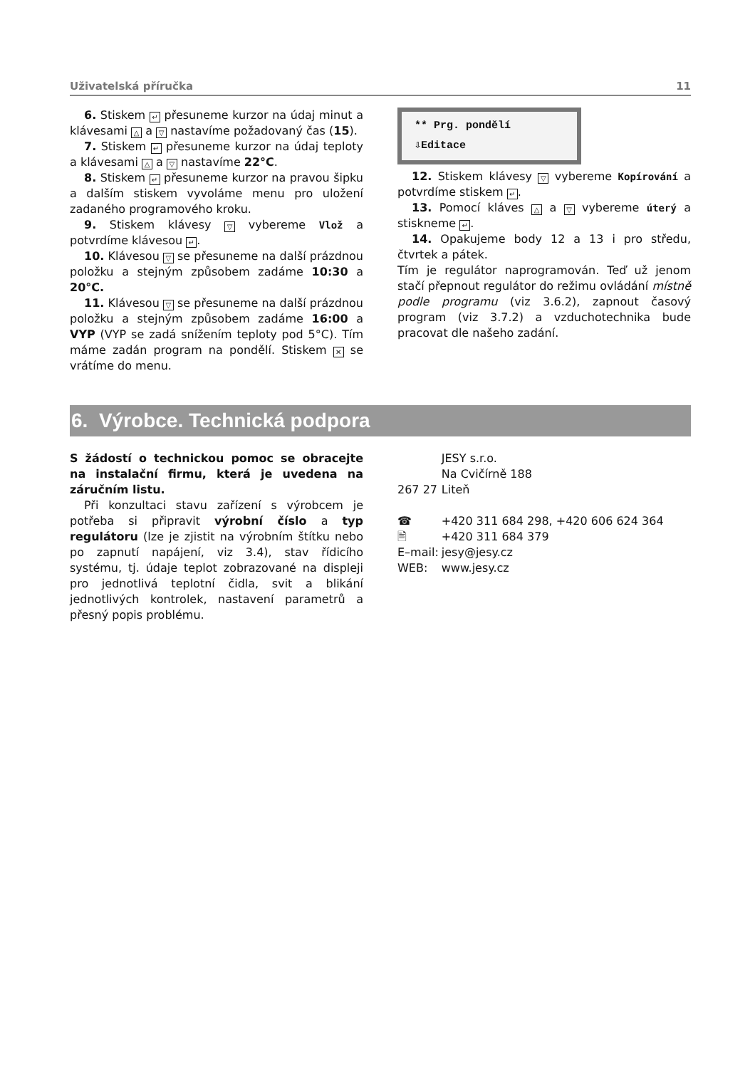Uživatelská příručka 11
6. Stiskem ↵ přesuneme kurzor na údaj minut a klávesami △ a ▽ nastavíme požadovaný čas (15).
7. Stiskem ↵ přesuneme kurzor na údaj teploty a klávesami △ a ▽ nastavíme 22°C.
8. Stiskem ↵ přesuneme kurzor na pravou šipku a dalším stiskem vyvoláme menu pro uložení zadaného programového kroku.
9. Stiskem klávesy ▽ vybereme Vlož a potvrdíme klávesou ↵.
10. Klávesou ▽ se přesuneme na další prázdnou položku a stejným způsobem zadáme 10:30 a 20°C.
11. Klávesou ▽ se přesuneme na další prázdnou položku a stejným způsobem zadáme 16:00 a VYP (VYP se zadá snížením teploty pod 5°C). Tím máme zadán program na pondělí. Stiskem ✕ se vrátíme do menu.
** Prg. pondělí
⇩Editace
12. Stiskem klávesy ▽ vybereme Kopírování a potvrdíme stiskem ↵.
13. Pomocí kláves △ a ▽ vybereme úterý a stiskneme ↵.
14. Opakujeme body 12 a 13 i pro středu, čtvrtek a pátek.
Tím je regulátor naprogramován. Teď už jenom stačí přepnout regulátor do režimu ovládání místně podle programu (viz 3.6.2), zapnout časový program (viz 3.7.2) a vzduchotechnika bude pracovat dle našeho zadání.
6. Výrobce. Technická podpora
S žádostí o technickou pomoc se obracejte na instalační firmu, která je uvedena na záručním listu.
Při konzultaci stavu zařízení s výrobcem je potřeba si připravit výrobní číslo a typ regulátoru (lze je zjistit na výrobním štítku nebo po zapnutí napájení, viz 3.4), stav řídicího systému, tj. údaje teplot zobrazované na displeji pro jednotlivá teplotní čidla, svit a blikání jednotlivých kontrolek, nastavení parametrů a přesný popis problému.
| | JESY s.r.o. |
| | Na Cvičírně 188 |
| 267 27 | Liteň |
| ☎ | +420 311 684 298, +420 606 624 364 |
| 🖹 | +420 311 684 379 |
| E–mail: | jesy@jesy.cz |
| WEB: | www.jesy.cz |